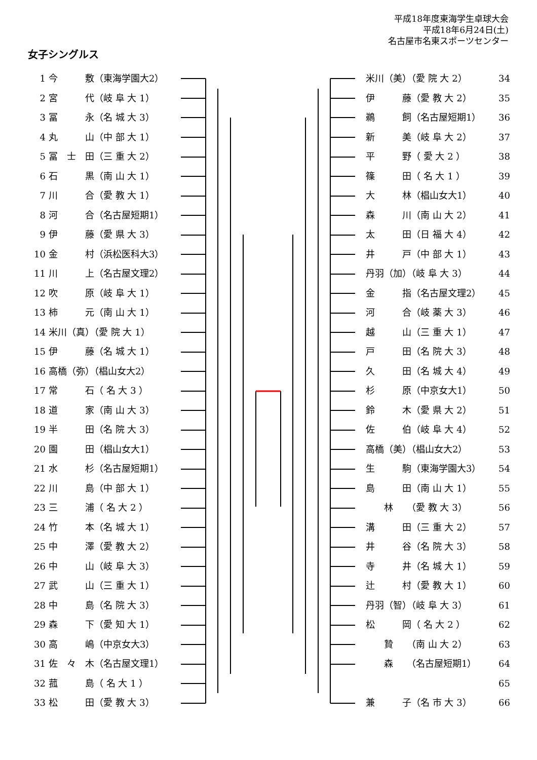平成18年度東海学生卓球大会
平成18年6月24日(土)
名古屋市名東スポーツセンター
女子シングルス
1 今　　　敷（東海学園大2）
2 宮　　　代（岐 阜 大 1）
3 冨　　　永（名 城 大 3）
4 丸　　　山（中 部 大 1）
5 冨　士　田（三 重 大 2）
6 石　　　黒（南 山 大 1）
7 川　　　合（愛 教 大 1）
8 河　　　合（名古屋短期1）
9 伊　　　藤（愛 県 大 3）
10 金　　　村（浜松医科大3）
11 川　　　上（名古屋文理2）
12 吹　　　原（岐 阜 大 1）
13 柿　　　元（南 山 大 1）
14 米川（真）（愛 院 大 1）
15 伊　　　藤（名 城 大 1）
16 高橋（弥）（椙山女大2）
17 常　　　石（ 名 大 3 ）
18 道　　　家（南 山 大 3）
19 半　　　田（名 院 大 3）
20 園　　　田（椙山女大1）
21 水　　　杉（名古屋短期1）
22 川　　　島（中 部 大 1）
23 三　　　浦（ 名 大 2 ）
24 竹　　　本（名 城 大 1）
25 中　　　澤（愛 教 大 2）
26 中　　　山（岐 阜 大 3）
27 武　　　山（三 重 大 1）
28 中　　　島（名 院 大 3）
29 森　　　下（愛 知 大 1）
30 高　　　嶋（中京女大3）
31 佐　々　木（名古屋文理1）
32 菰　　　島（ 名 大 1 ）
33 松　　　田（愛 教 大 3）
米川（美）（愛 院 大 2） 34
伊　　　藤（愛 教 大 2） 35
鵜　　　飼（名古屋短期1） 36
新　　　美（岐 阜 大 2） 37
平　　　野（ 愛 大 2 ） 38
篠　　　田（ 名 大 1 ） 39
大　　　林（椙山女大1） 40
森　　　川（南 山 大 2） 41
太　　　田（日 福 大 4） 42
井　　　戸（中 部 大 1） 43
丹羽（加）（岐 阜 大 3） 44
金　　　指（名古屋文理2） 45
河　　　合（岐 薬 大 3） 46
越　　　山（三 重 大 1） 47
戸　　　田（名 院 大 3） 48
久　　　田（名 城 大 4） 49
杉　　　原（中京女大1） 50
鈴　　　木（愛 県 大 2） 51
佐　　　伯（岐 阜 大 4） 52
高橋（美）（椙山女大2） 53
生　　　駒（東海学園大3） 54
島　　　田（南 山 大 1） 55
　　林　　（愛 教 大 3） 56
溝　　　田（三 重 大 2） 57
井　　　谷（名 院 大 3） 58
寺　　　井（名 城 大 1） 59
辻　　　村（愛 教 大 1） 60
丹羽（智）（岐 阜 大 3） 61
松　　　岡（ 名 大 2 ） 62
　　贄　　（南 山 大 2） 63
　　森　　（名古屋短期1） 64
65
兼　　　子（名 市 大 3） 66